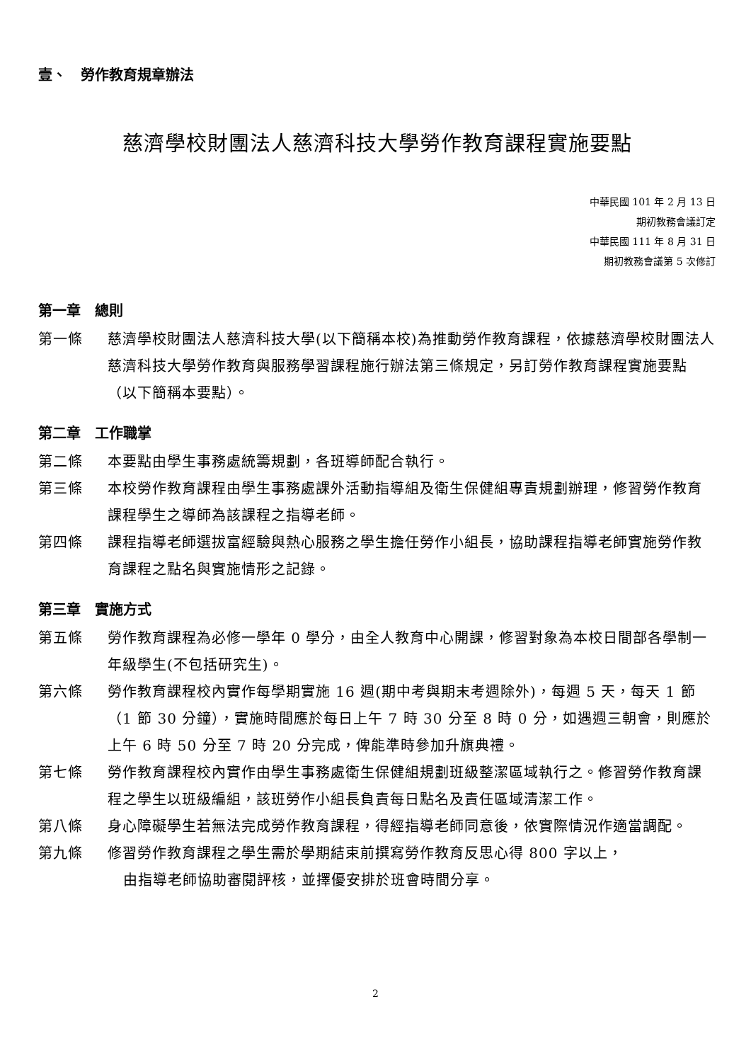壹、　勞作教育規章辦法
慈濟學校財團法人慈濟科技大學勞作教育課程實施要點
中華民國 101 年 2 月 13 日
期初教務會議訂定
中華民國 111 年 8 月 31 日
期初教務會議第 5 次修訂
第一章　總則
第一條 慈濟學校財團法人慈濟科技大學(以下簡稱本校)為推動勞作教育課程，依據慈濟學校財團法人慈濟科技大學勞作教育與服務學習課程施行辦法第三條規定，另訂勞作教育課程實施要點（以下簡稱本要點）。
第二章　工作職掌
第二條 本要點由學生事務處統籌規劃，各班導師配合執行。
第三條 本校勞作教育課程由學生事務處課外活動指導組及衛生保健組專責規劃辦理，修習勞作教育課程學生之導師為該課程之指導老師。
第四條 課程指導老師選拔富經驗與熱心服務之學生擔任勞作小組長，協助課程指導老師實施勞作教育課程之點名與實施情形之記錄。
第三章　實施方式
第五條 勞作教育課程為必修一學年 0 學分，由全人教育中心開課，修習對象為本校日間部各學制一年級學生(不包括研究生)。
第六條 勞作教育課程校內實作每學期實施 16 週(期中考與期末考週除外)，每週 5 天，每天 1 節（1 節 30 分鐘），實施時間應於每日上午 7 時 30 分至 8 時 0 分，如遇週三朝會，則應於上午 6 時 50 分至 7 時 20 分完成，俾能準時參加升旗典禮。
第七條 勞作教育課程校內實作由學生事務處衛生保健組規劃班級整潔區域執行之。修習勞作教育課程之學生以班級編組，該班勞作小組長負責每日點名及責任區域清潔工作。
第八條 身心障礙學生若無法完成勞作教育課程，得經指導老師同意後，依實際情況作適當調配。
第九條 修習勞作教育課程之學生需於學期結束前撰寫勞作教育反思心得 800 字以上，
由指導老師協助審閱評核，並擇優安排於班會時間分享。
2